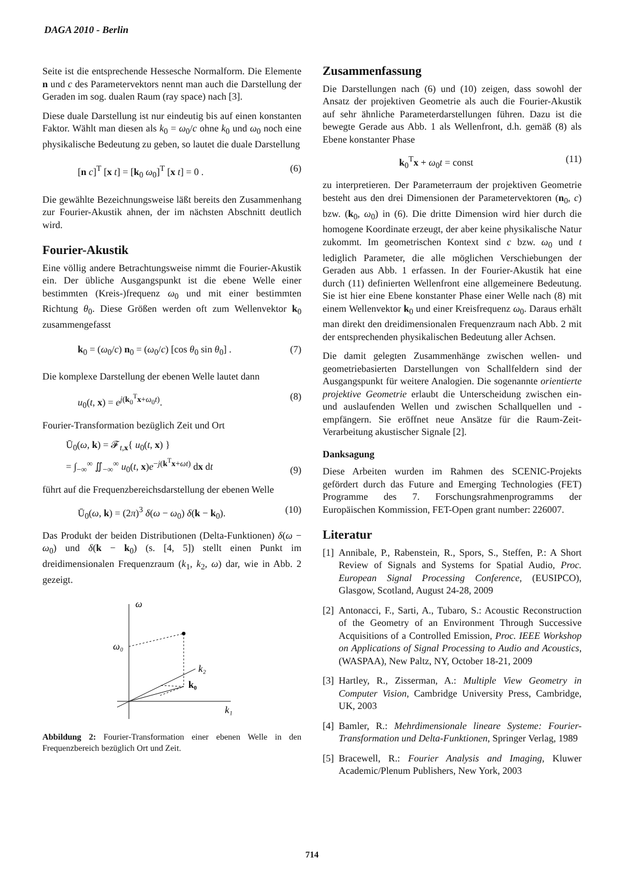DAGA 2010 - Berlin
Seite ist die entsprechende Hessesche Normalform. Die Elemente n und c des Parametervektors nennt man auch die Darstellung der Geraden im sog. dualen Raum (ray space) nach [3].
Diese duale Darstellung ist nur eindeutig bis auf einen konstanten Faktor. Wählt man diesen als k<sub>0</sub> = ω<sub>0</sub>/c ohne k<sub>0</sub> und ω<sub>0</sub> noch eine physikalische Bedeutung zu geben, so lautet die duale Darstellung
[n c]<sup>T</sup> [x t] = [k<sub>0</sub> ω<sub>0</sub>]<sup>T</sup> [x t] = 0 . (6)
Die gewählte Bezeichnungsweise läßt bereits den Zusammenhang zur Fourier-Akustik ahnen, der im nächsten Abschnitt deutlich wird.
Fourier-Akustik
Eine völlig andere Betrachtungsweise nimmt die Fourier-Akustik ein. Der übliche Ausgangspunkt ist die ebene Welle einer bestimmten (Kreis-)frequenz ω<sub>0</sub> und mit einer bestimmten Richtung θ<sub>0</sub>. Diese Größen werden oft zum Wellenvektor k<sub>0</sub> zusammengefasst
k<sub>0</sub> = (ω<sub>0</sub>/c) n<sub>0</sub> = (ω<sub>0</sub>/c) [cos θ<sub>0</sub> sin θ<sub>0</sub>] . (7)
Die komplexe Darstellung der ebenen Welle lautet dann
u<sub>0</sub>(t, x) = e<sup>j(k<sub>0</sub><sup>T</sup>x+ω<sub>0</sub>t)</sup>. (8)
Fourier-Transformation bezüglich Zeit und Ort
Ū<sub>0</sub>(ω, k) = 𝓕<sub>t,x</sub>{ u<sub>0</sub>(t, x) }
= ∫<sub>−∞</sub><sup>∞</sup> ∬<sub>−∞</sub><sup>∞</sup> u<sub>0</sub>(t, x)e<sup>−j(k<sup>T</sup>x+ωt)</sup> dx dt (9)
führt auf die Frequenzbereichsdarstellung der ebenen Welle
Ū<sub>0</sub>(ω, k) = (2π)<sup>3</sup> δ(ω − ω<sub>0</sub>) δ(k − k<sub>0</sub>). (10)
Das Produkt der beiden Distributionen (Delta-Funktionen) δ(ω − ω<sub>0</sub>) und δ(k − k<sub>0</sub>) (s. [4, 5]) stellt einen Punkt im dreidimensionalen Frequenzraum (k<sub>1</sub>, k<sub>2</sub>, ω) dar, wie in Abb. 2 gezeigt.
ω
ω₀
k₂
k₀
k₁
Abbildung 2: Fourier-Transformation einer ebenen Welle in den Frequenzbereich bezüglich Ort und Zeit.
Zusammenfassung
Die Darstellungen nach (6) und (10) zeigen, dass sowohl der Ansatz der projektiven Geometrie als auch die Fourier-Akustik auf sehr ähnliche Parameterdarstellungen führen. Dazu ist die bewegte Gerade aus Abb. 1 als Wellenfront, d.h. gemäß (8) als Ebene konstanter Phase
k<sub>0</sub><sup>T</sup>x + ω<sub>0</sub>t = const (11)
zu interpretieren. Der Parameterraum der projektiven Geometrie besteht aus den drei Dimensionen der Parametervektoren (n<sub>0</sub>, c) bzw. (k<sub>0</sub>, ω<sub>0</sub>) in (6). Die dritte Dimension wird hier durch die homogene Koordinate erzeugt, der aber keine physikalische Natur zukommt. Im geometrischen Kontext sind c bzw. ω<sub>0</sub> und t lediglich Parameter, die alle möglichen Verschiebungen der Geraden aus Abb. 1 erfassen. In der Fourier-Akustik hat eine durch (11) definierten Wellenfront eine allgemeinere Bedeutung. Sie ist hier eine Ebene konstanter Phase einer Welle nach (8) mit einem Wellenvektor k<sub>0</sub> und einer Kreisfrequenz ω<sub>0</sub>. Daraus erhält man direkt den dreidimensionalen Frequenzraum nach Abb. 2 mit der entsprechenden physikalischen Bedeutung aller Achsen.
Die damit gelegten Zusammenhänge zwischen wellen- und geometriebasierten Darstellungen von Schallfeldern sind der Ausgangspunkt für weitere Analogien. Die sogenannte orientierte projektive Geometrie erlaubt die Unterscheidung zwischen ein- und auslaufenden Wellen und zwischen Schallquellen und -empfängern. Sie eröffnet neue Ansätze für die Raum-Zeit-Verarbeitung akustischer Signale [2].
Danksagung
Diese Arbeiten wurden im Rahmen des SCENIC-Projekts gefördert durch das Future and Emerging Technologies (FET) Programme des 7. Forschungsrahmenprogramms der Europäischen Kommission, FET-Open grant number: 226007.
Literatur
[1] Annibale, P., Rabenstein, R., Spors, S., Steffen, P.: A Short Review of Signals and Systems for Spatial Audio, Proc. European Signal Processing Conference, (EUSIPCO), Glasgow, Scotland, August 24-28, 2009
[2] Antonacci, F., Sarti, A., Tubaro, S.: Acoustic Reconstruction of the Geometry of an Environment Through Successive Acquisitions of a Controlled Emission, Proc. IEEE Workshop on Applications of Signal Processing to Audio and Acoustics, (WASPAA), New Paltz, NY, October 18-21, 2009
[3] Hartley, R., Zisserman, A.: Multiple View Geometry in Computer Vision, Cambridge University Press, Cambridge, UK, 2003
[4] Bamler, R.: Mehrdimensionale lineare Systeme: Fourier-Transformation und Delta-Funktionen, Springer Verlag, 1989
[5] Bracewell, R.: Fourier Analysis and Imaging, Kluwer Academic/Plenum Publishers, New York, 2003
714